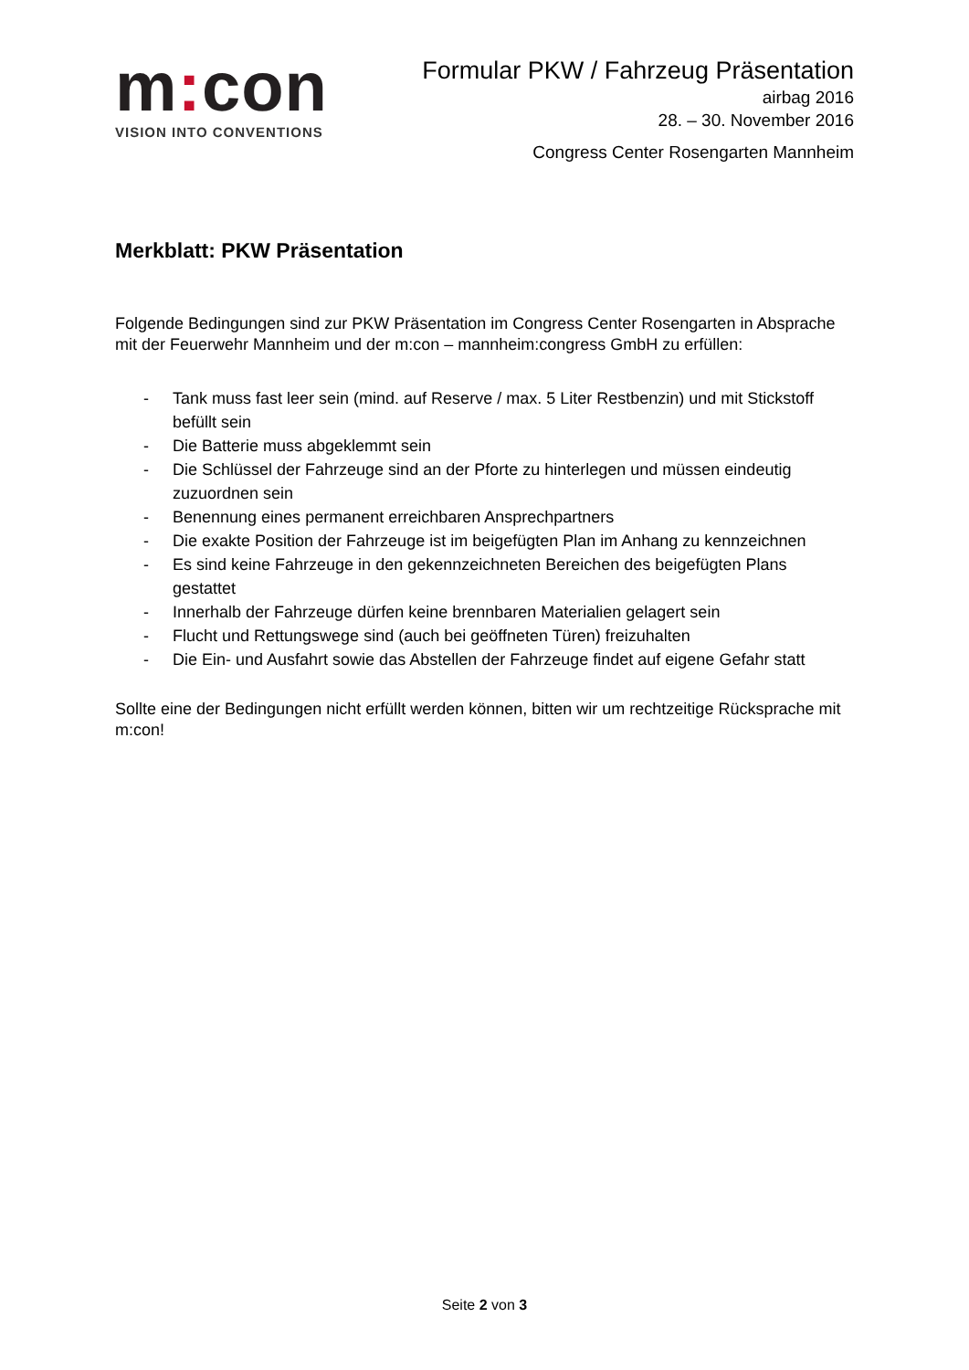m: con
VISION INTO CONVENTIONS
Formular PKW / Fahrzeug Präsentation
airbag 2016
28. – 30. November 2016
Congress Center Rosengarten Mannheim
Merkblatt: PKW Präsentation
Folgende Bedingungen sind zur PKW Präsentation im Congress Center Rosengarten in Absprache mit der Feuerwehr Mannheim und der m:con – mannheim:congress GmbH zu erfüllen:
- Tank muss fast leer sein (mind. auf Reserve / max. 5 Liter Restbenzin) und mit Stickstoff befüllt sein
- Die Batterie muss abgeklemmt sein
- Die Schlüssel der Fahrzeuge sind an der Pforte zu hinterlegen und müssen eindeutig zuzuordnen sein
- Benennung eines permanent erreichbaren Ansprechpartners
- Die exakte Position der Fahrzeuge ist im beigefügten Plan im Anhang zu kennzeichnen
- Es sind keine Fahrzeuge in den gekennzeichneten Bereichen des beigefügten Plans gestattet
- Innerhalb der Fahrzeuge dürfen keine brennbaren Materialien gelagert sein
- Flucht und Rettungswege sind (auch bei geöffneten Türen) freizuhalten
- Die Ein- und Ausfahrt sowie das Abstellen der Fahrzeuge findet auf eigene Gefahr statt
Sollte eine der Bedingungen nicht erfüllt werden können, bitten wir um rechtzeitige Rücksprache mit m:con!
Seite 2 von 3